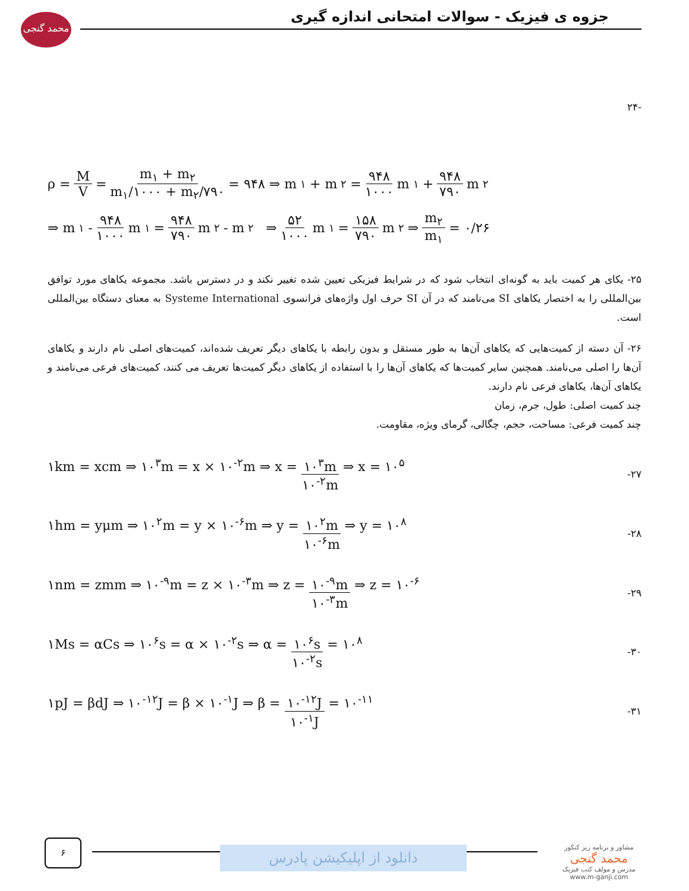محمد گنجی
جزوه ی فیزیک - سوالات امتحانی اندازه گیری
-۲۴
ρ = M V = m<sub>۱</sub> + m<sub>۲</sub> m<sub>۱</sub>/۱۰۰۰ + m<sub>۲</sub>/۷۹۰ = ۹۴۸ ⇒ m<sub>۱</sub> + m<sub>۲</sub> = ۹۴۸ ۱۰۰۰ m<sub>۱</sub> + ۹۴۸ ۷۹۰ m<sub>۲</sub>
⇒ m<sub>۱</sub> - ۹۴۸ ۱۰۰۰ m<sub>۱</sub> = ۹۴۸ ۷۹۰ m<sub>۲</sub> - m<sub>۲</sub> ⇒ ۵۲ ۱۰۰۰ m<sub>۱</sub> = ۱۵۸ ۷۹۰ m<sub>۲</sub> ⇒ m<sub>۲</sub> m<sub>۱</sub> = ۰/۲۶
۲۵- یکای هر کمیت باید به گونه‌ای انتخاب شود که در شرایط فیزیکی تعیین شده تغییر نکند و در دسترس باشد. مجموعه یکاهای مورد توافق بین‌المللی را به اختصار یکاهای SI می‌نامند که در آن SI حرف اول واژه‌های فرانسوی Systeme International به معنای دستگاه بین‌المللی است.
۲۶- آن دسته از کمیت‌هایی که یکاهای آن‌ها به طور مستقل و بدون رابطه با یکاهای دیگر تعریف شده‌اند، کمیت‌های اصلی نام دارند و یکاهای آن‌ها را اصلی می‌نامند. همچنین سایر کمیت‌ها که یکاهای آن‌ها را با استفاده از یکاهای دیگر کمیت‌ها تعریف می کنند، کمیت‌های فرعی می‌نامند و یکاهای آن‌ها، یکاهای فرعی نام دارند.
چند کمیت اصلی: طول، جرم، زمان
چند کمیت فرعی: مساحت، حجم، چگالی، گرمای ویژه، مقاومت.
۱km = xcm ⇒ ۱۰<sup>۳</sup>m = x × ۱۰<sup>-۲</sup>m ⇒ x = ۱۰<sup>۳</sup>m ۱۰<sup>-۲</sup>m ⇒ x = ۱۰<sup>۵</sup> -۲۷
۱hm = yμm ⇒ ۱۰<sup>۲</sup>m = y × ۱۰<sup>-۶</sup>m ⇒ y = ۱۰<sup>۲</sup>m ۱۰<sup>-۶</sup>m ⇒ y = ۱۰<sup>۸</sup> -۲۸
۱nm = zmm ⇒ ۱۰<sup>-۹</sup>m = z × ۱۰<sup>-۳</sup>m ⇒ z = ۱۰<sup>-۹</sup>m ۱۰<sup>-۳</sup>m ⇒ z = ۱۰<sup>-۶</sup> -۲۹
۱Ms = αCs ⇒ ۱۰<sup>۶</sup>s = α × ۱۰<sup>-۲</sup>s ⇒ α = ۱۰<sup>۶</sup>s ۱۰<sup>-۲</sup>s = ۱۰<sup>۸</sup> -۳۰
۱pJ = βdJ ⇒ ۱۰<sup>-۱۲</sup>J = β × ۱۰<sup>-۱</sup>J ⇒ β = ۱۰<sup>-۱۲</sup>J ۱۰<sup>-۱</sup>J = ۱۰<sup>-۱۱</sup> -۳۱
۶
دانلود از اپلیکیشن پادرس
مشاور و برنامه ریز کنکور
محمد گنجی
مدرس و مولف کتب فیزیک
www.m-ganji.com